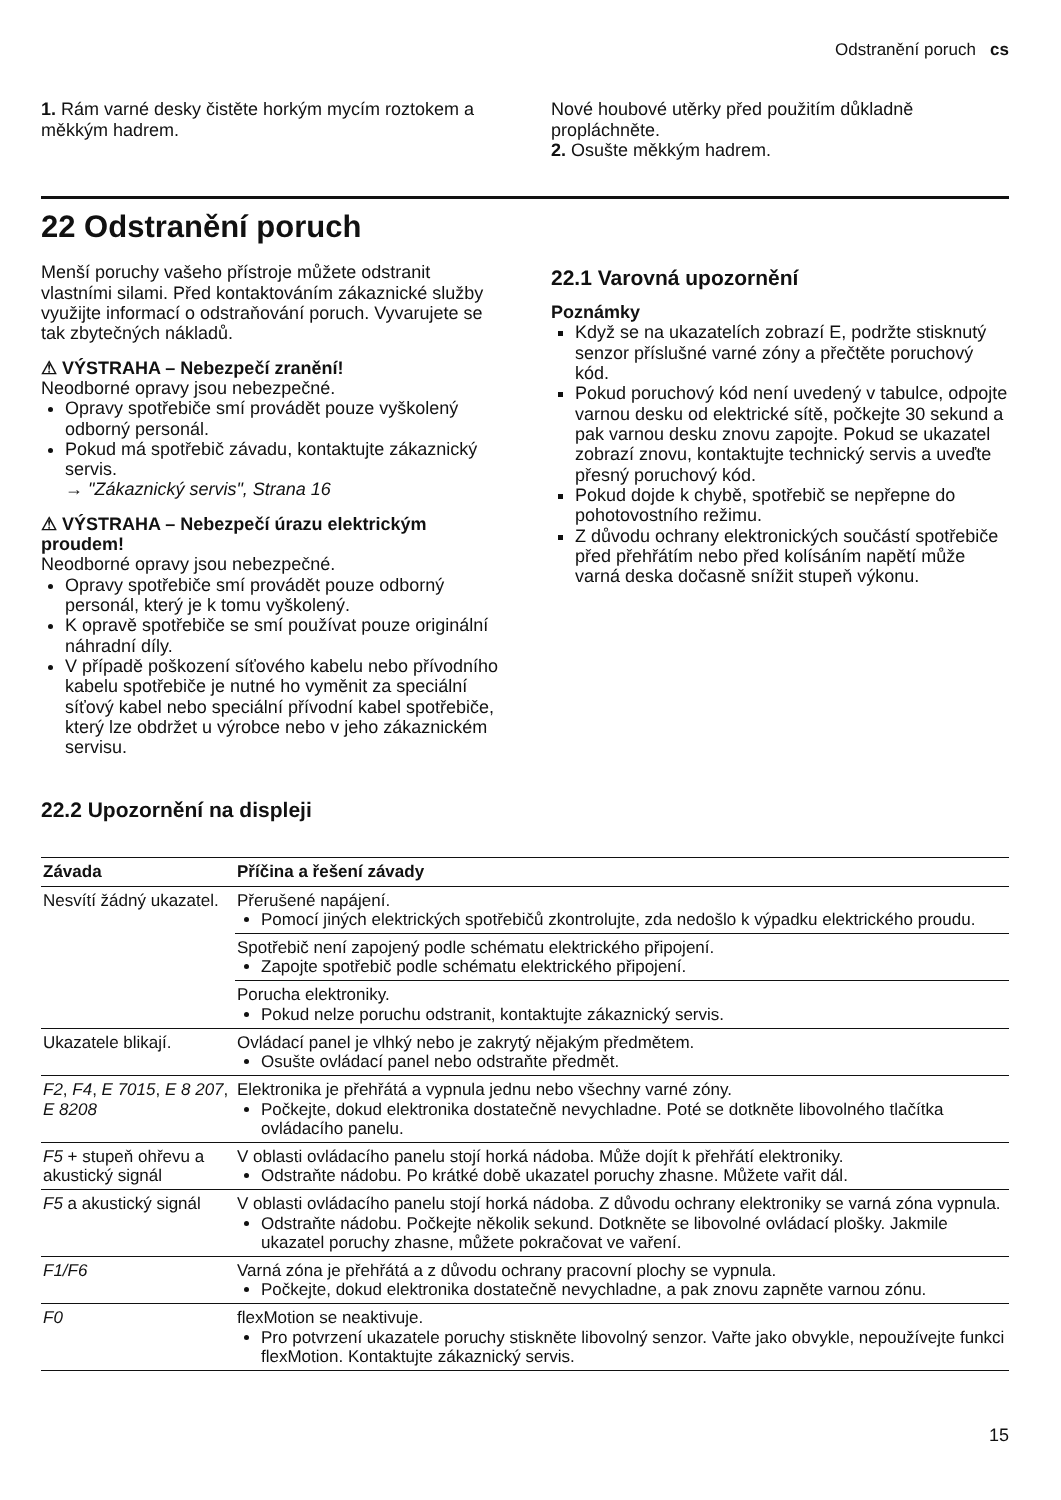Odstranění poruch cs
1. Rám varné desky čistěte horkým mycím roztokem a měkkým hadrem.
Nové houbové utěrky před použitím důkladně propláchněte.
2. Osušte měkkým hadrem.
22 Odstranění poruch
Menší poruchy vašeho přístroje můžete odstranit vlastními silami. Před kontaktováním zákaznické služby využijte informací o odstraňování poruch. Vyvarujete se tak zbytečných nákladů.
⚠ VÝSTRAHA – Nebezpečí zranění!
Neodborné opravy jsou nebezpečné.
Opravy spotřebiče smí provádět pouze vyškolený odborný personál.
Pokud má spotřebič závadu, kontaktujte zákaznický servis.
→ "Zákaznický servis", Strana 16
⚠ VÝSTRAHA – Nebezpečí úrazu elektrickým proudem!
Neodborné opravy jsou nebezpečné.
Opravy spotřebiče smí provádět pouze odborný personál, který je k tomu vyškolený.
K opravě spotřebiče se smí používat pouze originální náhradní díly.
V případě poškození síťového kabelu nebo přívodního kabelu spotřebiče je nutné ho vyměnit za speciální síťový kabel nebo speciální přívodní kabel spotřebiče, který lze obdržet u výrobce nebo v jeho zákaznickém servisu.
22.1 Varovná upozornění
Poznámky
Když se na ukazatelích zobrazí E, podržte stisknutý senzor příslušné varné zóny a přečtěte poruchový kód.
Pokud poruchový kód není uvedený v tabulce, odpojte varnou desku od elektrické sítě, počkejte 30 sekund a pak varnou desku znovu zapojte. Pokud se ukazatel zobrazí znovu, kontaktujte technický servis a uveďte přesný poruchový kód.
Pokud dojde k chybě, spotřebič se nepřepne do pohotovostního režimu.
Z důvodu ochrany elektronických součástí spotřebiče před přehřátím nebo před kolísáním napětí může varná deska dočasně snížit stupeň výkonu.
22.2 Upozornění na displeji
| Závada | Příčina a řešení závady |
| --- | --- |
| Nesvítí žádný ukazatel. | Přerušené napájení. Pomocí jiných elektrických spotřebičů zkontrolujte, zda nedošlo k výpadku elektrického proudu. |
| | Spotřebič není zapojený podle schématu elektrického připojení. Zapojte spotřebič podle schématu elektrického připojení. |
| | Porucha elektroniky. Pokud nelze poruchu odstranit, kontaktujte zákaznický servis. |
| Ukazatele blikají. | Ovládací panel je vlhký nebo je zakrytý nějakým předmětem. Osušte ovládací panel nebo odstraňte předmět. |
| F2 , F4 , E 7015 , E 8 207 , E 8208 | Elektronika je přehřátá a vypnula jednu nebo všechny varné zóny. Počkejte, dokud elektronika dostatečně nevychladne. Poté se dotkněte libovolného tlačítka ovládacího panelu. |
| F5 + stupeň ohřevu a akustický signál | V oblasti ovládacího panelu stojí horká nádoba. Může dojít k přehřátí elektroniky. Odstraňte nádobu. Po krátké době ukazatel poruchy zhasne. Můžete vařit dál. |
| F5 a akustický signál | V oblasti ovládacího panelu stojí horká nádoba. Z důvodu ochrany elektroniky se varná zóna vypnula. Odstraňte nádobu. Počkejte několik sekund. Dotkněte se libovolné ovládací plošky. Jakmile ukazatel poruchy zhasne, můžete pokračovat ve vaření. |
| F1/F6 | Varná zóna je přehřátá a z důvodu ochrany pracovní plochy se vypnula. Počkejte, dokud elektronika dostatečně nevychladne, a pak znovu zapněte varnou zónu. |
| F0 | flexMotion se neaktivuje. Pro potvrzení ukazatele poruchy stiskněte libovolný senzor. Vařte jako obvykle, nepoužívejte funkci flexMotion. Kontaktujte zákaznický servis. |
15